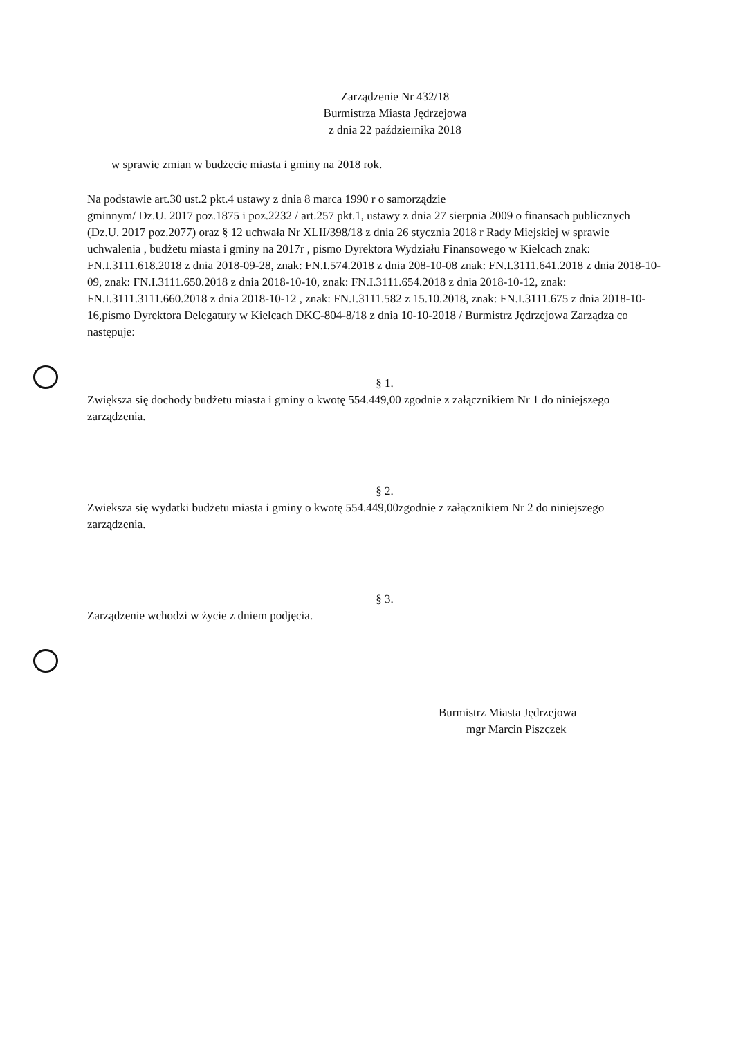Zarządzenie Nr 432/18
Burmistrza Miasta Jędrzejowa
z dnia 22 października 2018
w sprawie zmian w budżecie miasta i gminy na 2018 rok.
Na podstawie art.30 ust.2 pkt.4 ustawy z dnia 8 marca 1990 r o samorządzie
gminnym/ Dz.U. 2017 poz.1875 i poz.2232 / art.257 pkt.1, ustawy z dnia 27 sierpnia 2009 o finansach publicznych (Dz.U. 2017 poz.2077) oraz § 12 uchwała Nr XLII/398/18 z dnia 26 stycznia 2018 r Rady Miejskiej w sprawie uchwalenia , budżetu miasta i gminy na 2017r , pismo Dyrektora Wydziału Finansowego w Kielcach znak: FN.I.3111.618.2018 z dnia 2018-09-28, znak: FN.I.574.2018 z dnia 208-10-08 znak: FN.I.3111.641.2018 z dnia 2018-10-09, znak: FN.I.3111.650.2018 z dnia 2018-10-10, znak: FN.I.3111.654.2018 z dnia 2018-10-12, znak: FN.I.3111.3111.660.2018 z dnia 2018-10-12 , znak: FN.I.3111.582 z 15.10.2018, znak: FN.I.3111.675 z dnia 2018-10-16,pismo Dyrektora Delegatury w Kielcach DKC-804-8/18 z dnia 10-10-2018 / Burmistrz Jędrzejowa Zarządza co następuje:
§ 1.
Zwiększa się dochody budżetu miasta i gminy o kwotę 554.449,00 zgodnie z załącznikiem Nr 1 do niniejszego zarządzenia.
§ 2.
Zwieksza się wydatki budżetu miasta i gminy o kwotę 554.449,00zgodnie z załącznikiem Nr 2 do niniejszego zarządzenia.
§ 3.
Zarządzenie wchodzi w życie z dniem podjęcia.
Burmistrz Miasta Jędrzejowa
mgr Marcin Piszczek